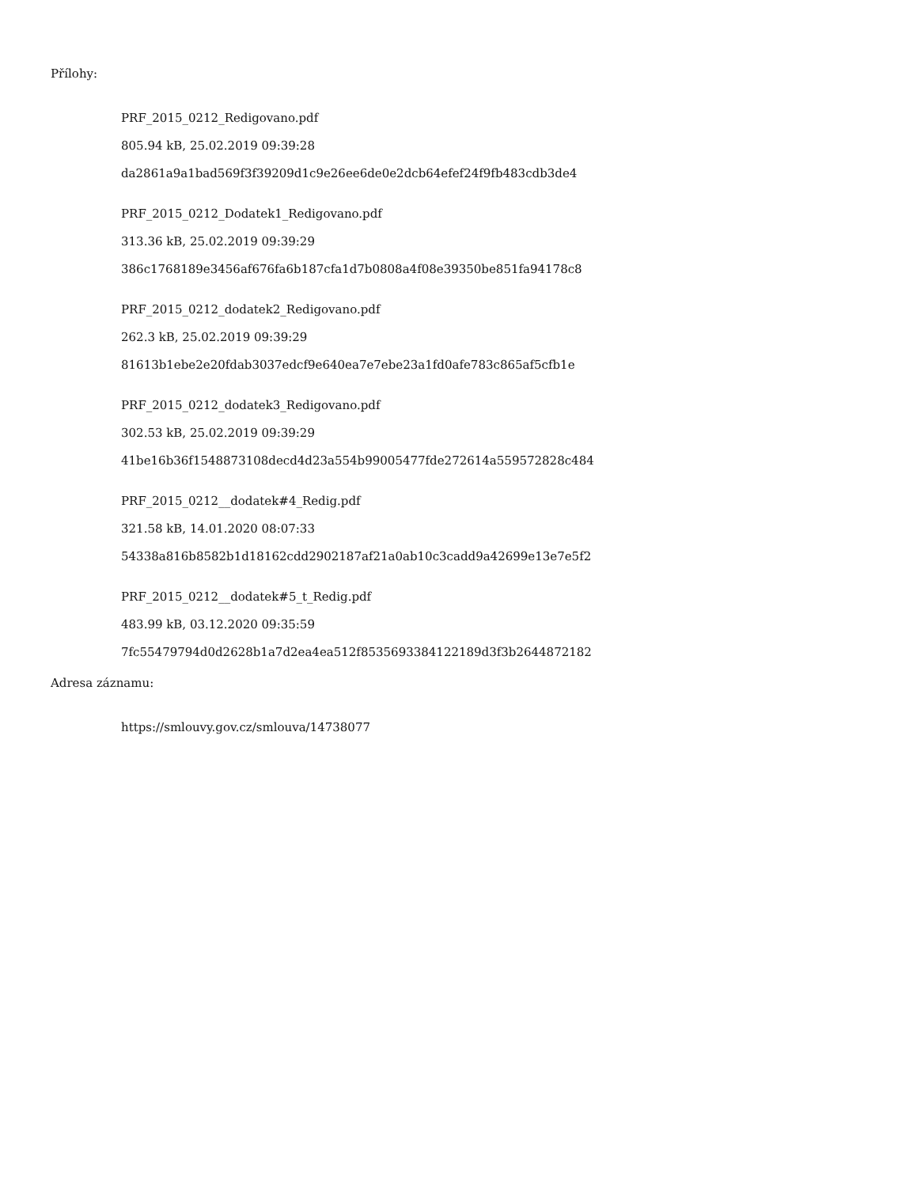Přílohy:
PRF_2015_0212_Redigovano.pdf
805.94 kB, 25.02.2019 09:39:28
da2861a9a1bad569f3f39209d1c9e26ee6de0e2dcb64efef24f9fb483cdb3de4
PRF_2015_0212_Dodatek1_Redigovano.pdf
313.36 kB, 25.02.2019 09:39:29
386c1768189e3456af676fa6b187cfa1d7b0808a4f08e39350be851fa94178c8
PRF_2015_0212_dodatek2_Redigovano.pdf
262.3 kB, 25.02.2019 09:39:29
81613b1ebe2e20fdab3037edcf9e640ea7e7ebe23a1fd0afe783c865af5cfb1e
PRF_2015_0212_dodatek3_Redigovano.pdf
302.53 kB, 25.02.2019 09:39:29
41be16b36f1548873108decd4d23a554b99005477fde272614a559572828c484
PRF_2015_0212__dodatek#4_Redig.pdf
321.58 kB, 14.01.2020 08:07:33
54338a816b8582b1d18162cdd2902187af21a0ab10c3cadd9a42699e13e7e5f2
PRF_2015_0212__dodatek#5_t_Redig.pdf
483.99 kB, 03.12.2020 09:35:59
7fc55479794d0d2628b1a7d2ea4ea512f8535693384122189d3f3b2644872182
Adresa záznamu:
https://smlouvy.gov.cz/smlouva/14738077